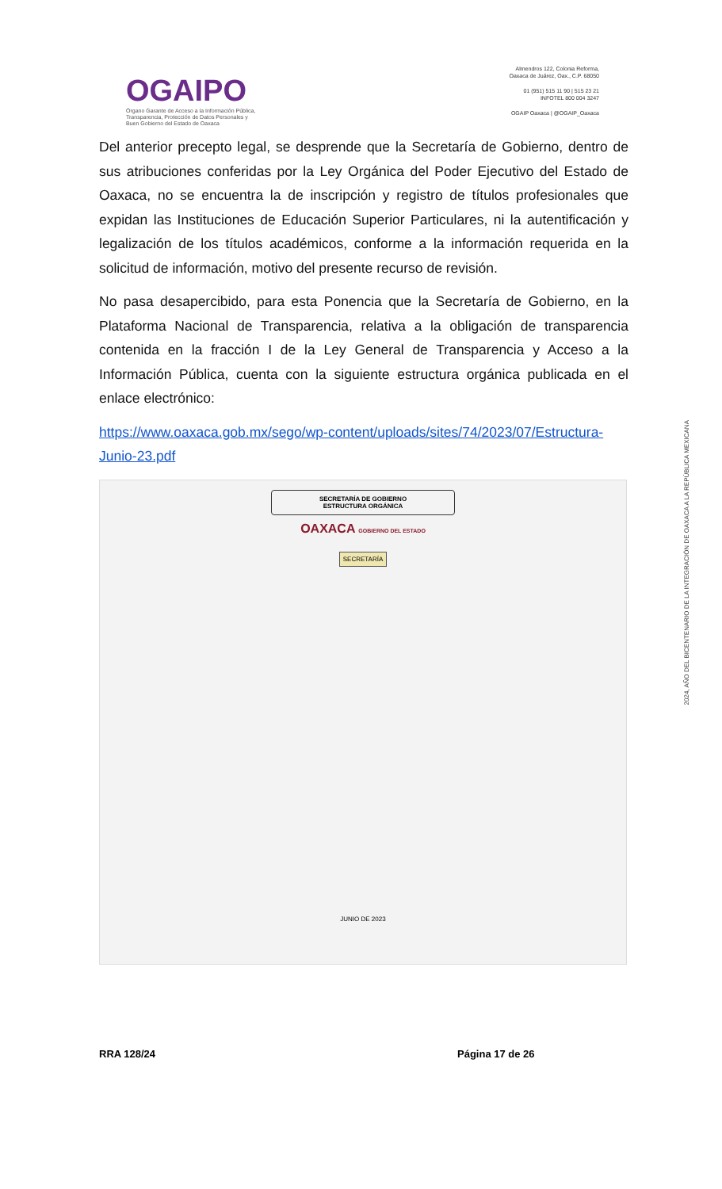OGAIPO
Órgano Garante de Acceso a la Información Pública,
Transparencia, Protección de Datos Personales y
Buen Gobierno del Estado de Oaxaca
Almendros 122, Colonia Reforma,
Oaxaca de Juárez, Oax., C.P. 68050
01 (951) 515 11 90 | 515 23 21
INFOTEL 800 004 3247
OGAIP Oaxaca | @OGAIP_Oaxaca
Del anterior precepto legal, se desprende que la Secretaría de Gobierno, dentro de sus atribuciones conferidas por la Ley Orgánica del Poder Ejecutivo del Estado de Oaxaca, no se encuentra la de inscripción y registro de títulos profesionales que expidan las Instituciones de Educación Superior Particulares, ni la autentificación y legalización de los títulos académicos, conforme a la información requerida en la solicitud de información, motivo del presente recurso de revisión.
No pasa desapercibido, para esta Ponencia que la Secretaría de Gobierno, en la Plataforma Nacional de Transparencia, relativa a la obligación de transparencia contenida en la fracción I de la Ley General de Transparencia y Acceso a la Información Pública, cuenta con la siguiente estructura orgánica publicada en el enlace electrónico:
https://www.oaxaca.gob.mx/sego/wp-content/uploads/sites/74/2023/07/Estructura-Junio-23.pdf
SECRETARÍA DE GOBIERNO
ESTRUCTURA ORGÁNICA
OAXACA GOBIERNO DEL ESTADO
SECRETARÍA
JUNIO DE 2023
RRA 128/24 Página 17 de 26
2024, AÑO DEL BICENTENARIO DE LA INTEGRACIÓN DE OAXACA A LA REPÚBLICA MEXICANA